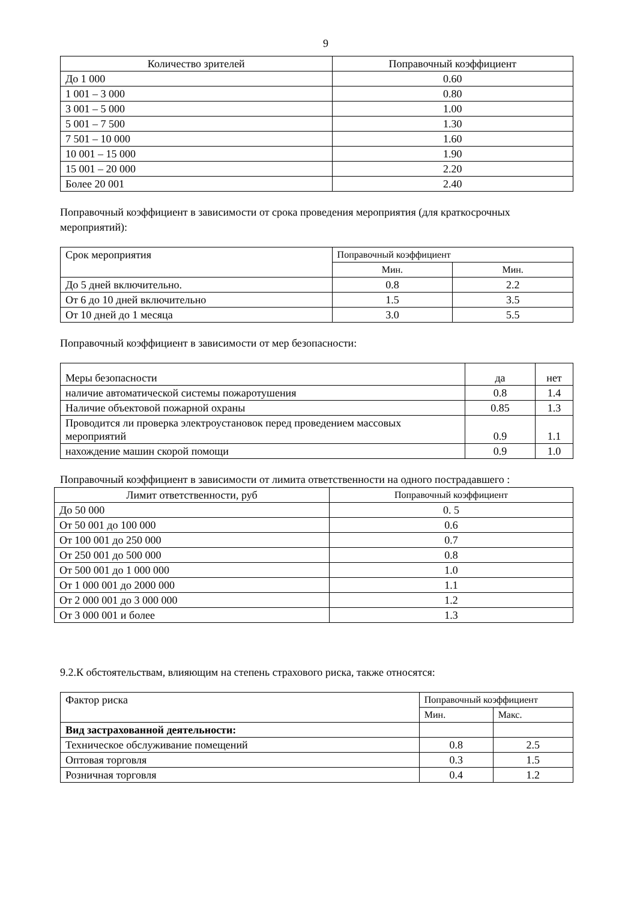9
| Количество зрителей | Поправочный коэффициент |
| --- | --- |
| До 1 000 | 0.60 |
| 1 001 – 3 000 | 0.80 |
| 3 001 – 5 000 | 1.00 |
| 5 001 – 7 500 | 1.30 |
| 7 501 – 10 000 | 1.60 |
| 10 001 – 15 000 | 1.90 |
| 15 001 – 20 000 | 2.20 |
| Более 20 001 | 2.40 |
Поправочный коэффициент в зависимости от срока проведения мероприятия (для краткосрочных мероприятий):
| Срок мероприятия | Поправочный коэффициент | |
| | Мин. | Мин. |
| До 5 дней включительно. | 0.8 | 2.2 |
| От 6 до 10 дней включительно | 1.5 | 3.5 |
| От 10 дней до 1 месяца | 3.0 | 5.5 |
Поправочный коэффициент в зависимости от мер безопасности:
| Меры безопасности | да | нет |
| наличие автоматической системы пожаротушения | 0.8 | 1.4 |
| Наличие объектовой пожарной охраны | 0.85 | 1.3 |
| Проводится ли проверка электроустановок перед проведением массовых мероприятий | 0.9 | 1.1 |
| нахождение машин скорой помощи | 0.9 | 1.0 |
Поправочный коэффициент в зависимости от лимита ответственности на одного пострадавшего :
| Лимит ответственности, руб | Поправочный коэффициент |
| --- | --- |
| До 50 000 | 0. 5 |
| От 50 001 до 100 000 | 0.6 |
| От 100 001 до 250 000 | 0.7 |
| От 250 001 до 500 000 | 0.8 |
| От 500 001 до 1 000 000 | 1.0 |
| От 1 000 001 до 2000 000 | 1.1 |
| От 2 000 001 до 3 000 000 | 1.2 |
| От 3 000 001 и более | 1.3 |
9.2.К обстоятельствам, влияющим на степень страхового риска, также относятся:
| Фактор риска | Поправочный коэффициент | |
| | Мин. | Макс. |
| Вид застрахованной деятельности: | | |
| Техническое обслуживание помещений | 0.8 | 2.5 |
| Оптовая торговля | 0.3 | 1.5 |
| Розничная торговля | 0.4 | 1.2 |